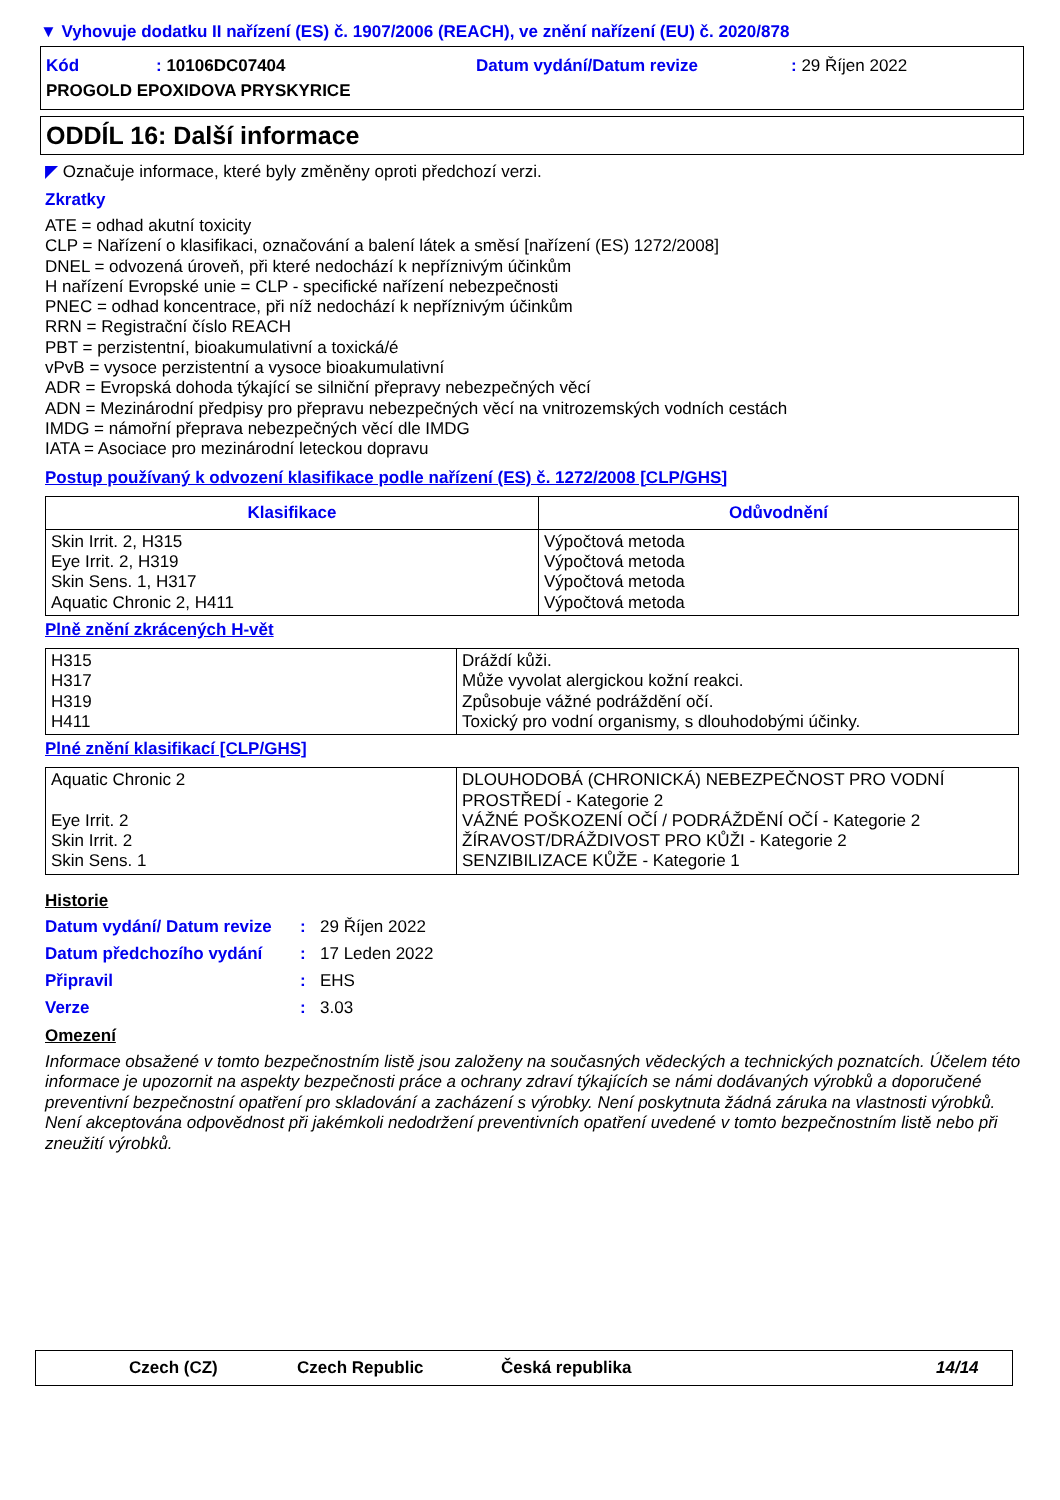▼ Vyhovuje dodatku II nařízení (ES) č. 1907/2006 (REACH), ve znění nařízení (EU) č. 2020/878
Kód: 10106DC07404 Datum vydání/Datum revize: 29 Říjen 2022 PROGOLD EPOXIDOVA PRYSKYRICE
ODDÍL 16: Další informace
◤ Označuje informace, které byly změněny oproti předchozí verzi.
Zkratky
ATE = odhad akutní toxicity
CLP = Nařízení o klasifikaci, označování a balení látek a směsí [nařízení (ES) 1272/2008]
DNEL = odvozená úroveň, při které nedochází k nepříznivým účinkům
H nařízení Evropské unie = CLP - specifické nařízení nebezpečnosti
PNEC = odhad koncentrace, při níž nedochází k nepříznivým účinkům
RRN = Registrační číslo REACH
PBT = perzistentní, bioakumulativní a toxická/é
vPvB = vysoce perzistentní a vysoce bioakumulativní
ADR = Evropská dohoda týkající se silniční přepravy nebezpečných věcí
ADN = Mezinárodní předpisy pro přepravu nebezpečných věcí na vnitrozemských vodních cestách
IMDG = námořní přeprava nebezpečných věcí dle IMDG
IATA = Asociace pro mezinárodní leteckou dopravu
Postup používaný k odvození klasifikace podle nařízení (ES) č. 1272/2008 [CLP/GHS]
| Klasifikace | Odůvodnění |
| --- | --- |
| Skin Irrit. 2, H315 Eye Irrit. 2, H319 Skin Sens. 1, H317 Aquatic Chronic 2, H411 | Výpočtová metoda Výpočtová metoda Výpočtová metoda Výpočtová metoda |
Plně znění zkrácených H-vět
| H315 H317 H319 H411 | Dráždí kůži. Může vyvolat alergickou kožní reakci. Způsobuje vážné podráždění očí. Toxický pro vodní organismy, s dlouhodobými účinky. |
Plné znění klasifikací [CLP/GHS]
| Aquatic Chronic 2 Eye Irrit. 2 Skin Irrit. 2 Skin Sens. 1 | DLOUHODOBÁ (CHRONICKÁ) NEBEZPEČNOST PRO VODNÍ PROSTŘEDÍ - Kategorie 2 VÁŽNÉ POŠKOZENÍ OČÍ / PODRÁŽDĚNÍ OČÍ - Kategorie 2 ŽÍRAVOST/DRÁŽDIVOST PRO KŮŽI - Kategorie 2 SENZIBILIZACE KŮŽE - Kategorie 1 |
Historie
Datum vydání/ Datum revize: 29 Říjen 2022 Datum předchozího vydání: 17 Leden 2022 Připravil: EHS Verze: 3.03
Omezení
Informace obsažené v tomto bezpečnostním listě jsou založeny na současných vědeckých a technických poznatcích. Účelem této informace je upozornit na aspekty bezpečnosti práce a ochrany zdraví týkajících se námi dodávaných výrobků a doporučené preventivní bezpečnostní opatření pro skladování a zacházení s výrobky. Není poskytnuta žádná záruka na vlastnosti výrobků. Není akceptována odpovědnost při jakémkoli nedodržení preventivních opatření uvedené v tomto bezpečnostním listě nebo při zneužití výrobků.
Czech (CZ) Czech Republic Česká republika 14/14